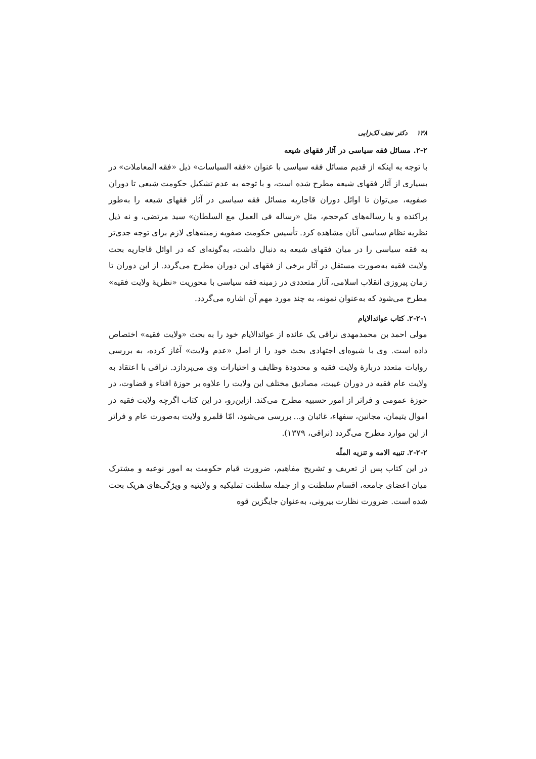۱۳۸ دکتر نجف لک‌زایی
۲-۲. مسائل فقه سیاسی در آثار فقهای شیعه
با توجه به اینکه از قدیم مسائل فقه سیاسی با عنوان «فقه السیاسات» ذیل «فقه المعاملات» در بسیاری از آثار فقهای شیعه مطرح شده است، و با توجه به عدم تشکیل حکومت شیعی تا دوران صفویه، می‌توان تا اوائل دوران قاجاریه مسائل فقه سیاسی در آثار فقهای شیعه را به‌طور پراکنده و یا رساله‌های کم‌حجم، مثل «رساله فی العمل مع السلطان» سید مرتضی، و نه ذیل نظریه نظام سیاسی آنان مشاهده کرد. تأسیس حکومت صفویه زمینه‌های لازم برای توجه جدی‌تر به فقه سیاسی را در میان فقهای شیعه به دنبال داشت، به‌گونه‌ای که در اوائل قاجاریه بحث ولایت فقیه به‌صورت مستقل در آثار برخی از فقهای این دوران مطرح می‌گردد. از این دوران تا زمان پیروزی انقلاب اسلامی، آثار متعددی در زمینه فقه سیاسی با محوریت «نظریهٔ ولایت فقیه» مطرح می‌شود که به‌عنوان نمونه، به چند مورد مهم آن اشاره می‌گردد.
۲-۲-۱. کتاب عوائدالایام
مولی احمد بن محمدمهدی نراقی یک عائده از عوائدالایام خود را به بحث «ولایت فقیه» اختصاص داده است. وی با شیوه‌ای اجتهادی بحث خود را از اصل «عدم ولایت» آغاز کرده، به بررسی روایات متعدد دربارهٔ ولایت فقیه و محدودهٔ وظایف و اختیارات وی می‌پردازد. نراقی با اعتقاد به ولایت عام فقیه در دوران غیبت، مصادیق مختلف این ولایت را علاوه بر حوزهٔ افتاء و قضاوت، در حوزهٔ عمومی و فراتر از امور حسبیه مطرح می‌کند. ازاین‌رو، در این کتاب اگرچه ولایت فقیه در اموال یتیمان، مجانین، سفهاء، غائبان و... بررسی می‌شود، امّا قلمرو ولایت به‌صورت عام و فراتر از این موارد مطرح می‌گردد (نراقی، ۱۳۷۹).
۲-۲-۲. تنبیه الامه و تنزیه الملّه
در این کتاب پس از تعریف و تشریح مفاهیم، ضرورت قیام حکومت به امور نوعیه و مشترک میان اعضای جامعه، اقسام سلطنت و از جمله سلطنت تملیکیه و ولایتیه و ویژگی‌های هریک بحث شده است. ضرورت نظارت بیرونی، به‌عنوان جایگزین قوه